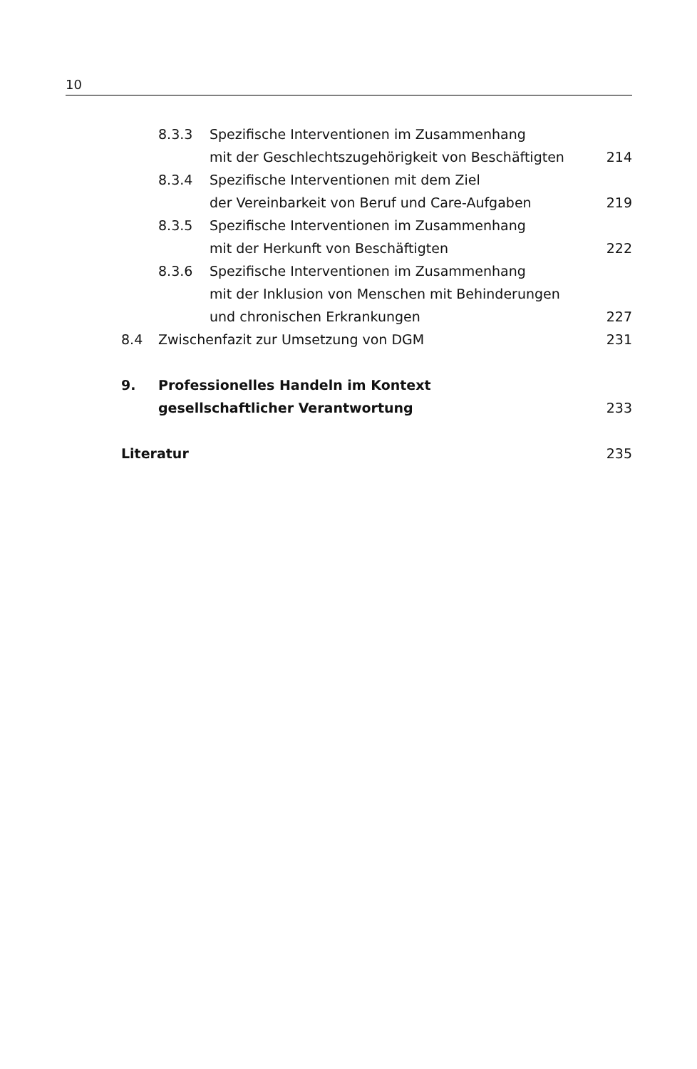10
8.3.3 Spezifische Interventionen im Zusammenhang
mit der Geschlechtszugehörigkeit von Beschäftigten 214
8.3.4 Spezifische Interventionen mit dem Ziel
der Vereinbarkeit von Beruf und Care-Aufgaben 219
8.3.5 Spezifische Interventionen im Zusammenhang
mit der Herkunft von Beschäftigten 222
8.3.6 Spezifische Interventionen im Zusammenhang
mit der Inklusion von Menschen mit Behinderungen
und chronischen Erkrankungen 227
8.4 Zwischenfazit zur Umsetzung von DGM 231
9. Professionelles Handeln im Kontext
gesellschaftlicher Verantwortung 233
Literatur 235